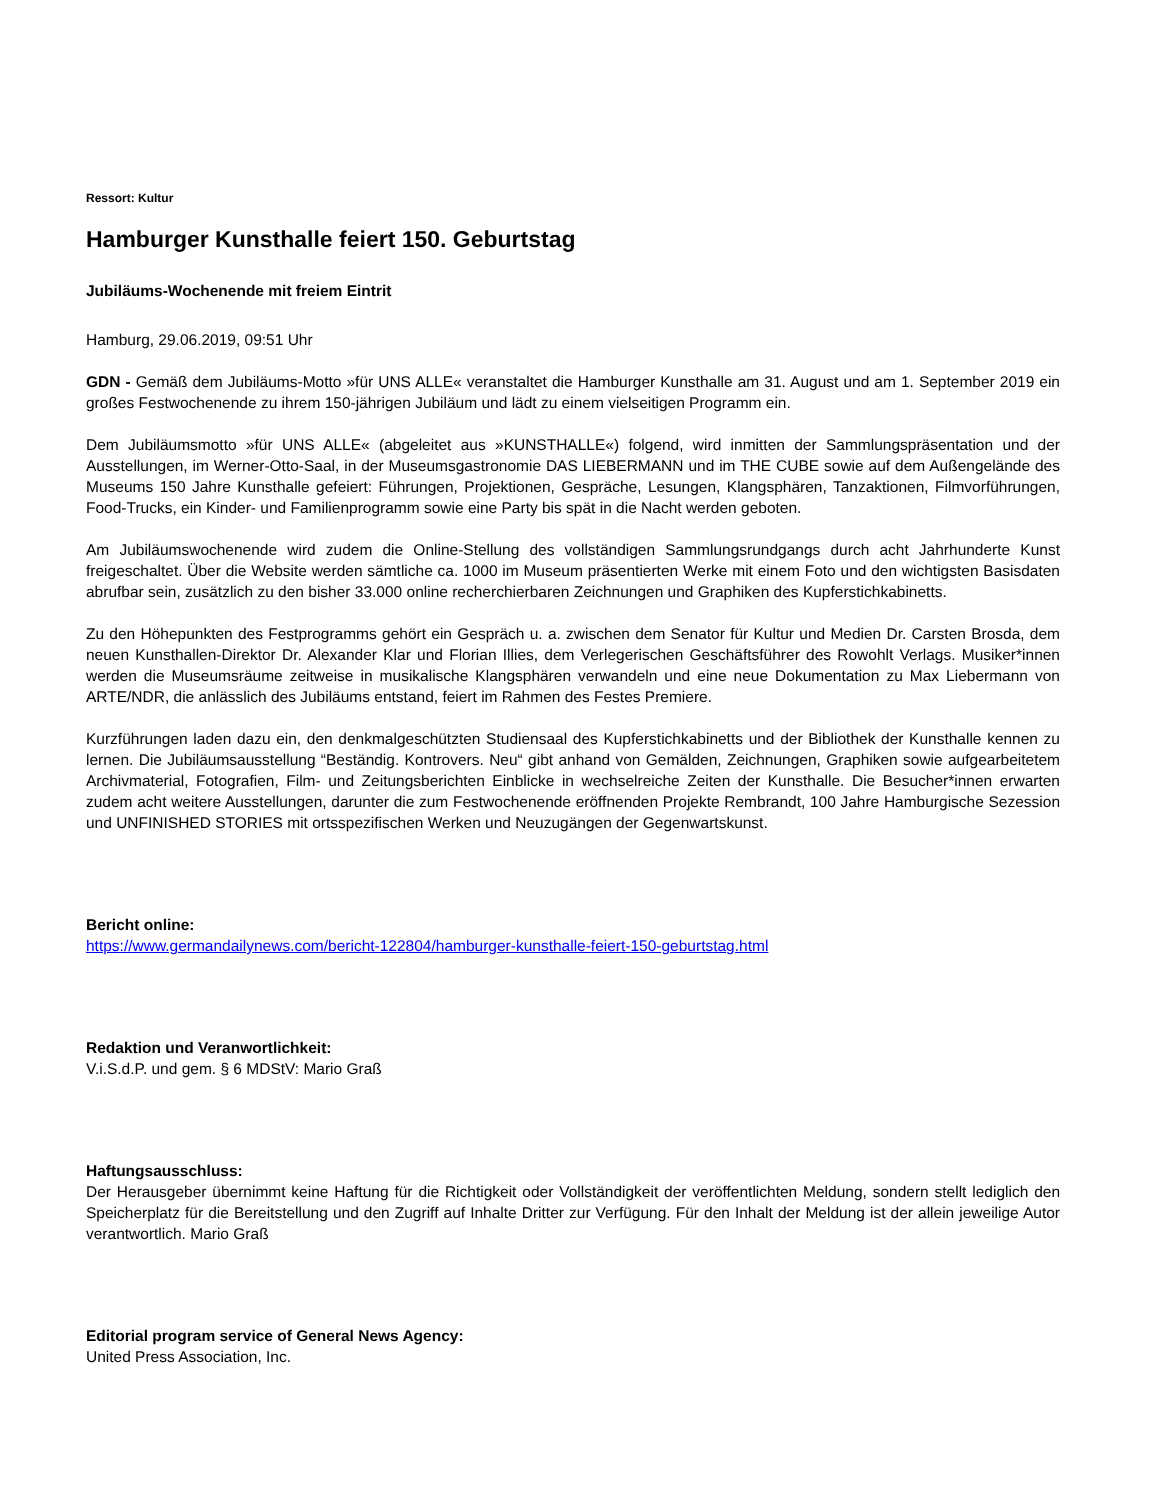Ressort: Kultur
Hamburger Kunsthalle feiert 150. Geburtstag
Jubiläums-Wochenende mit freiem Eintrit
Hamburg, 29.06.2019, 09:51 Uhr
GDN - Gemäß dem Jubiläums-Motto »für UNS ALLE« veranstaltet die Hamburger Kunsthalle am 31. August und am 1. September 2019 ein großes Festwochenende zu ihrem 150-jährigen Jubiläum und lädt zu einem vielseitigen Programm ein.
Dem Jubiläumsmotto »für UNS ALLE« (abgeleitet aus »KUNSTHALLE«) folgend, wird inmitten der Sammlungspräsentation und der Ausstellungen, im Werner-Otto-Saal, in der Museumsgastronomie DAS LIEBERMANN und im THE CUBE sowie auf dem Außengelände des Museums 150 Jahre Kunsthalle gefeiert: Führungen, Projektionen, Gespräche, Lesungen, Klangsphären, Tanzaktionen, Filmvorführungen, Food-Trucks, ein Kinder- und Familienprogramm sowie eine Party bis spät in die Nacht werden geboten.
Am Jubiläumswochenende wird zudem die Online-Stellung des vollständigen Sammlungsrundgangs durch acht Jahrhunderte Kunst freigeschaltet. Über die Website werden sämtliche ca. 1000 im Museum präsentierten Werke mit einem Foto und den wichtigsten Basisdaten abrufbar sein, zusätzlich zu den bisher 33.000 online recherchierbaren Zeichnungen und Graphiken des Kupferstichkabinetts.
Zu den Höhepunkten des Festprogramms gehört ein Gespräch u. a. zwischen dem Senator für Kultur und Medien Dr. Carsten Brosda, dem neuen Kunsthallen-Direktor Dr. Alexander Klar und Florian Illies, dem Verlegerischen Geschäftsführer des Rowohlt Verlags. Musiker*innen werden die Museumsräume zeitweise in musikalische Klangsphären verwandeln und eine neue Dokumentation zu Max Liebermann von ARTE/NDR, die anlässlich des Jubiläums entstand, feiert im Rahmen des Festes Premiere.
Kurzführungen laden dazu ein, den denkmalgeschützten Studiensaal des Kupferstichkabinetts und der Bibliothek der Kunsthalle kennen zu lernen. Die Jubiläumsausstellung “Beständig. Kontrovers. Neu“ gibt anhand von Gemälden, Zeichnungen, Graphiken sowie aufgearbeitetem Archivmaterial, Fotografien, Film- und Zeitungsberichten Einblicke in wechselreiche Zeiten der Kunsthalle. Die Besucher*innen erwarten zudem acht weitere Ausstellungen, darunter die zum Festwochenende eröffnenden Projekte Rembrandt, 100 Jahre Hamburgische Sezession und UNFINISHED STORIES mit ortsspezifischen Werken und Neuzugängen der Gegenwartskunst.
Bericht online:
https://www.germandailynews.com/bericht-122804/hamburger-kunsthalle-feiert-150-geburtstag.html
Redaktion und Veranwortlichkeit:
V.i.S.d.P. und gem. § 6 MDStV: Mario Graß
Haftungsausschluss:
Der Herausgeber übernimmt keine Haftung für die Richtigkeit oder Vollständigkeit der veröffentlichten Meldung, sondern stellt lediglich den Speicherplatz für die Bereitstellung und den Zugriff auf Inhalte Dritter zur Verfügung. Für den Inhalt der Meldung ist der allein jeweilige Autor verantwortlich. Mario Graß
Editorial program service of General News Agency:
United Press Association, Inc.